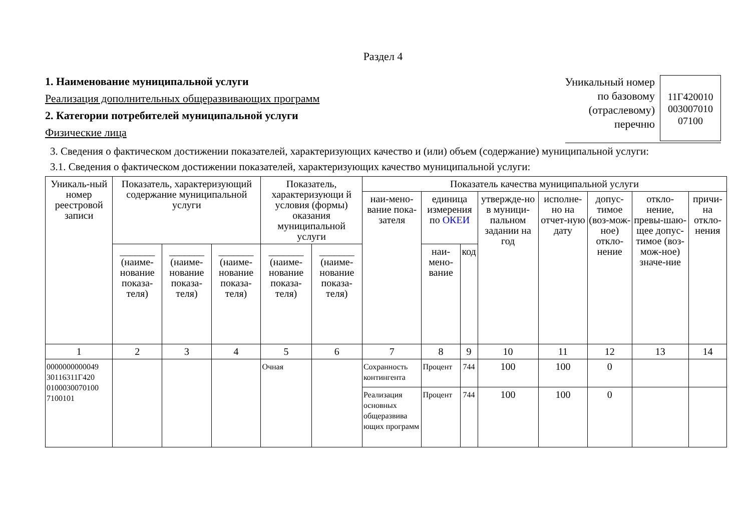Раздел 4
1. Наименование муниципальной услуги
Реализация дополнительных общеразвивающих программ
2. Категории потребителей муниципальной услуги
Физические лица
Уникальный номер
по базовому
(отраслевому)
перечню
11Г420010
003007010
07100
3. Сведения о фактическом достижении показателей, характеризующих качество и (или) объем (содержание) муниципальной услуги:
3.1. Сведения о фактическом достижении показателей, характеризующих качество муниципальной услуги:
| Уникаль-ный номер реестровой записи | Показатель, характеризующий содержание муниципальной услуги | | | Показатель, характеризующи й условия (формы) оказания муниципальной услуги | | Показатель качества муниципальной услуги | | | | | | | |
| --- | --- | --- | --- | --- | --- | --- | --- | --- | --- | --- | --- | --- | --- |
| | | | | | | наи-мено-вание пока-зателя | единица измерения по ОКЕИ | | утвержде-но в муници-пальном задании на год | исполне-но на отчет-ную дату | допус-тимое (воз-мож-ное) откло-нение | откло-нение, превы-шаю-щее допус-тимое (воз-мож-ное) значе-ние | причи-на откло-нения |
| | _______ (наиме-нование показа-теля) | _______ (наиме-нование показа-теля) | _______ (наиме-нование показа-теля) | _______ (наиме-нование показа-теля) | _______ (наиме-нование показа-теля) | | наи-мено-вание | код | | | | | |
| 1 | 2 | 3 | 4 | 5 | 6 | 7 | 8 | 9 | 10 | 11 | 12 | 13 | 14 |
| 0000000000049 30116311Г420 0100030070100 7100101 | | | | Очная | | Сохранность контингента | Процент | 744 | 100 | 100 | 0 | | |
| | | | | | | Реализация основных общеразвива ющих программ | Процент | 744 | 100 | 100 | 0 | | |